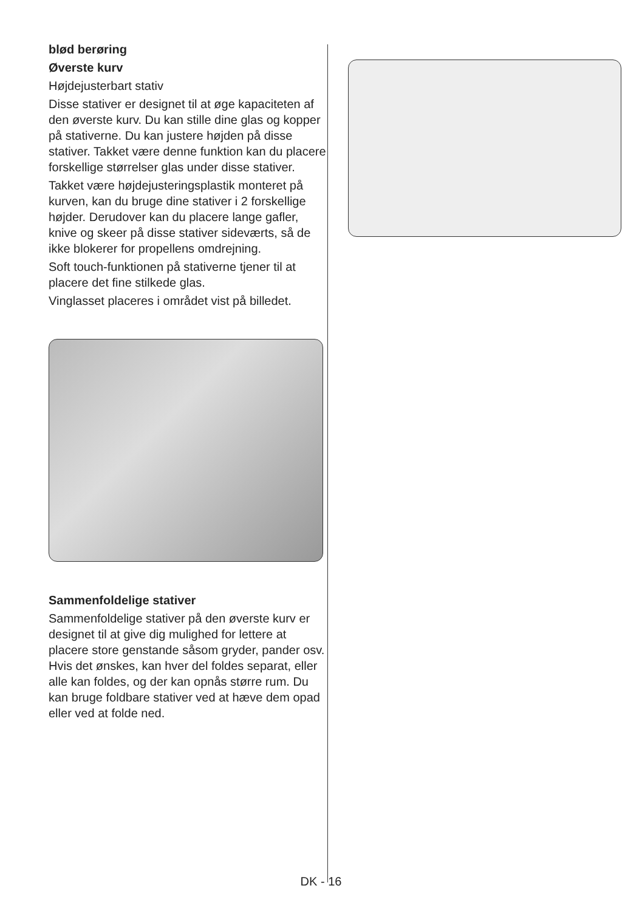blød berøring
Øverste kurv
Højdejusterbart stativ
Disse stativer er designet til at øge kapaciteten af den øverste kurv. Du kan stille dine glas og kopper på stativerne. Du kan justere højden på disse stativer. Takket være denne funktion kan du placere forskellige størrelser glas under disse stativer.
Takket være højdejusteringsplastik monteret på kurven, kan du bruge dine stativer i 2 forskellige højder. Derudover kan du placere lange gafler, knive og skeer på disse stativer sideværts, så de ikke blokerer for propellens omdrejning.
Soft touch-funktionen på stativerne tjener til at placere det fine stilkede glas.
Vinglasset placeres i området vist på billedet.
Sammenfoldelige stativer
Sammenfoldelige stativer på den øverste kurv er designet til at give dig mulighed for lettere at placere store genstande såsom gryder, pander osv. Hvis det ønskes, kan hver del foldes separat, eller alle kan foldes, og der kan opnås større rum. Du kan bruge foldbare stativer ved at hæve dem opad eller ved at folde ned.
DK - 16